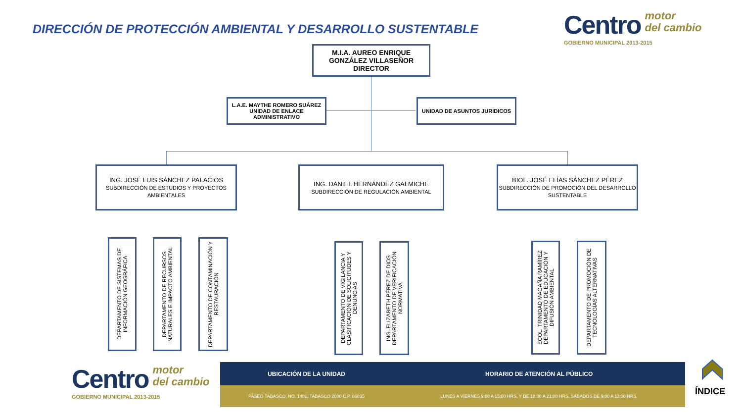DIRECCIÓN DE PROTECCIÓN AMBIENTAL Y DESARROLLO SUSTENTABLE
Centro motor
del cambio
GOBIERNO MUNICIPAL 2013-2015
M.I.A. AUREO ENRIQUE GONZÁLEZ VILLASEÑOR
DIRECTOR
L.A.E. MAYTHE ROMERO SUÁREZ
UNIDAD DE ENLACE ADMINISTRATIVO
UNIDAD DE ASUNTOS JURIDICOS
ING. JOSÉ LUIS SÁNCHEZ PALACIOS
SUBDIRECCIÓN DE ESTUDIOS Y PROYECTOS AMBIENTALES
ING. DANIEL HERNÁNDEZ GALMICHE
SUBDIRECCIÓN DE REGULACIÓN AMBIENTAL
BIOL. JOSÉ ELÍAS SÁNCHEZ PÉREZ
SUBDIRECCIÓN DE PROMOCIÓN DEL DESARROLLO SUSTENTABLE
DEPARTAMENTO DE SISTEMAS DE INFORMACIÓN GEOGRÁFICA
DEPARTAMENTO DE RECURSOS NATURALES E IMPACTO AMBIENTAL
DEPARTAMENTO DE CONTAMINACIÓN Y RESTAURACIÓN
DEPARTAMENTO DE VIGILANCIA Y CLASIFICACIÓN DE SOLICITUDES Y DENUNCIAS
ING. ELIZABETH PÉREZ DE DIOS DEPARTAMENTO DE VERIFICACIÓN NORMATIVA
ECOL. TRINIDAD MAGAÑA RAMÍREZ DEPARTAMENTO DE EDUCACIÓN Y DIFUSIÓN AMBIENTAL
DEPARTAMENTO DE PROMOCIÓN DE TECNOLOGÍAS ALTERNATIVAS
Centro motor
del cambio
GOBIERNO MUNICIPAL 2013-2015
| UBICACIÓN DE LA UNIDAD | HORARIO DE ATENCIÓN AL PÚBLICO |
| --- | --- |
| PASEO TABASCO, NO. 1401, TABASCO 2000 C.P. 86035 | LUNES A VIERNES 9:00 A 15:00 HRS, Y DE 18:00 A 21:00 HRS. SÁBADOS DE 9:00 A 13:00 HRS. |
ÍNDICE